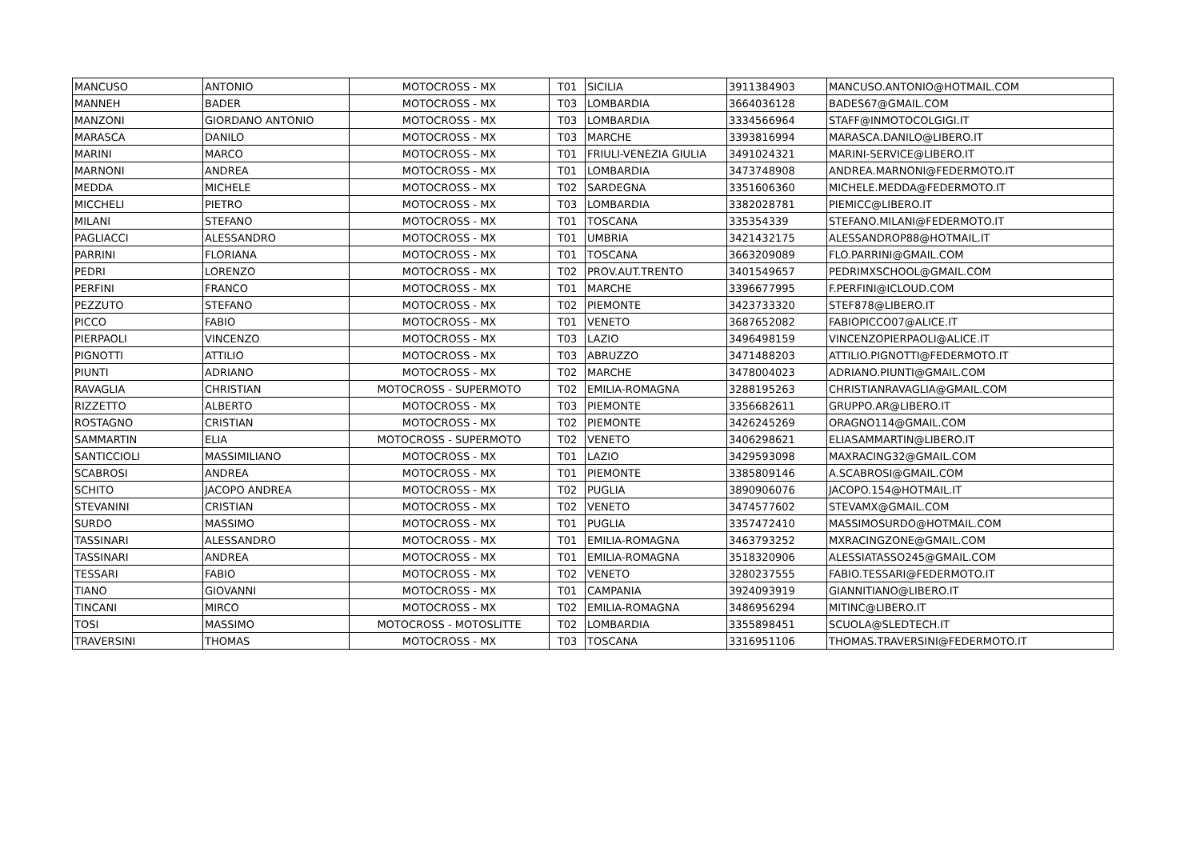| MANCUSO | ANTONIO | MOTOCROSS - MX | T01 | SICILIA | 3911384903 | MANCUSO.ANTONIO@HOTMAIL.COM |
| MANNEH | BADER | MOTOCROSS - MX | T03 | LOMBARDIA | 3664036128 | BADES67@GMAIL.COM |
| MANZONI | GIORDANO ANTONIO | MOTOCROSS - MX | T03 | LOMBARDIA | 3334566964 | STAFF@INMOTOCOLGIGI.IT |
| MARASCA | DANILO | MOTOCROSS - MX | T03 | MARCHE | 3393816994 | MARASCA.DANILO@LIBERO.IT |
| MARINI | MARCO | MOTOCROSS - MX | T01 | FRIULI-VENEZIA GIULIA | 3491024321 | MARINI-SERVICE@LIBERO.IT |
| MARNONI | ANDREA | MOTOCROSS - MX | T01 | LOMBARDIA | 3473748908 | ANDREA.MARNONI@FEDERMOTO.IT |
| MEDDA | MICHELE | MOTOCROSS - MX | T02 | SARDEGNA | 3351606360 | MICHELE.MEDDA@FEDERMOTO.IT |
| MICCHELI | PIETRO | MOTOCROSS - MX | T03 | LOMBARDIA | 3382028781 | PIEMICC@LIBERO.IT |
| MILANI | STEFANO | MOTOCROSS - MX | T01 | TOSCANA | 335354339 | STEFANO.MILANI@FEDERMOTO.IT |
| PAGLIACCI | ALESSANDRO | MOTOCROSS - MX | T01 | UMBRIA | 3421432175 | ALESSANDROP88@HOTMAIL.IT |
| PARRINI | FLORIANA | MOTOCROSS - MX | T01 | TOSCANA | 3663209089 | FLO.PARRINI@GMAIL.COM |
| PEDRI | LORENZO | MOTOCROSS - MX | T02 | PROV.AUT.TRENTO | 3401549657 | PEDRIMXSCHOOL@GMAIL.COM |
| PERFINI | FRANCO | MOTOCROSS - MX | T01 | MARCHE | 3396677995 | F.PERFINI@ICLOUD.COM |
| PEZZUTO | STEFANO | MOTOCROSS - MX | T02 | PIEMONTE | 3423733320 | STEF878@LIBERO.IT |
| PICCO | FABIO | MOTOCROSS - MX | T01 | VENETO | 3687652082 | FABIOPICCO07@ALICE.IT |
| PIERPAOLI | VINCENZO | MOTOCROSS - MX | T03 | LAZIO | 3496498159 | VINCENZOPIERPAOLI@ALICE.IT |
| PIGNOTTI | ATTILIO | MOTOCROSS - MX | T03 | ABRUZZO | 3471488203 | ATTILIO.PIGNOTTI@FEDERMOTO.IT |
| PIUNTI | ADRIANO | MOTOCROSS - MX | T02 | MARCHE | 3478004023 | ADRIANO.PIUNTI@GMAIL.COM |
| RAVAGLIA | CHRISTIAN | MOTOCROSS - SUPERMOTO | T02 | EMILIA-ROMAGNA | 3288195263 | CHRISTIANRAVAGLIA@GMAIL.COM |
| RIZZETTO | ALBERTO | MOTOCROSS - MX | T03 | PIEMONTE | 3356682611 | GRUPPO.AR@LIBERO.IT |
| ROSTAGNO | CRISTIAN | MOTOCROSS - MX | T02 | PIEMONTE | 3426245269 | ORAGNO114@GMAIL.COM |
| SAMMARTIN | ELIA | MOTOCROSS - SUPERMOTO | T02 | VENETO | 3406298621 | ELIASAMMARTIN@LIBERO.IT |
| SANTICCIOLI | MASSIMILIANO | MOTOCROSS - MX | T01 | LAZIO | 3429593098 | MAXRACING32@GMAIL.COM |
| SCABROSI | ANDREA | MOTOCROSS - MX | T01 | PIEMONTE | 3385809146 | A.SCABROSI@GMAIL.COM |
| SCHITO | JACOPO ANDREA | MOTOCROSS - MX | T02 | PUGLIA | 3890906076 | JACOPO.154@HOTMAIL.IT |
| STEVANINI | CRISTIAN | MOTOCROSS - MX | T02 | VENETO | 3474577602 | STEVAMX@GMAIL.COM |
| SURDO | MASSIMO | MOTOCROSS - MX | T01 | PUGLIA | 3357472410 | MASSIMOSURDO@HOTMAIL.COM |
| TASSINARI | ALESSANDRO | MOTOCROSS - MX | T01 | EMILIA-ROMAGNA | 3463793252 | MXRACINGZONE@GMAIL.COM |
| TASSINARI | ANDREA | MOTOCROSS - MX | T01 | EMILIA-ROMAGNA | 3518320906 | ALESSIATASSO245@GMAIL.COM |
| TESSARI | FABIO | MOTOCROSS - MX | T02 | VENETO | 3280237555 | FABIO.TESSARI@FEDERMOTO.IT |
| TIANO | GIOVANNI | MOTOCROSS - MX | T01 | CAMPANIA | 3924093919 | GIANNITIANO@LIBERO.IT |
| TINCANI | MIRCO | MOTOCROSS - MX | T02 | EMILIA-ROMAGNA | 3486956294 | MITINC@LIBERO.IT |
| TOSI | MASSIMO | MOTOCROSS - MOTOSLITTE | T02 | LOMBARDIA | 3355898451 | SCUOLA@SLEDTECH.IT |
| TRAVERSINI | THOMAS | MOTOCROSS - MX | T03 | TOSCANA | 3316951106 | THOMAS.TRAVERSINI@FEDERMOTO.IT |